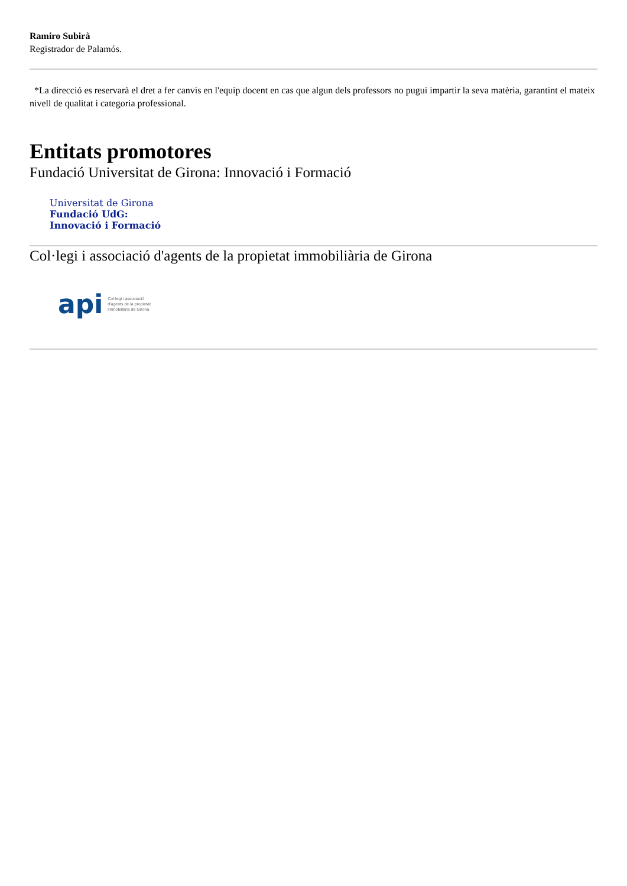Ramiro Subirà
Registrador de Palamós.
*La direcció es reservarà el dret a fer canvis en l'equip docent en cas que algun dels professors no pugui impartir la seva matèria, garantint el mateix nivell de qualitat i categoria professional.
Entitats promotores
Fundació Universitat de Girona: Innovació i Formació
Universitat de Girona
Fundació UdG:
Innovació i Formació
Col·legi i associació d'agents de la propietat immobiliària de Girona
api Col·legi i associació
d'agents de la propietat
immobiliària de Girona